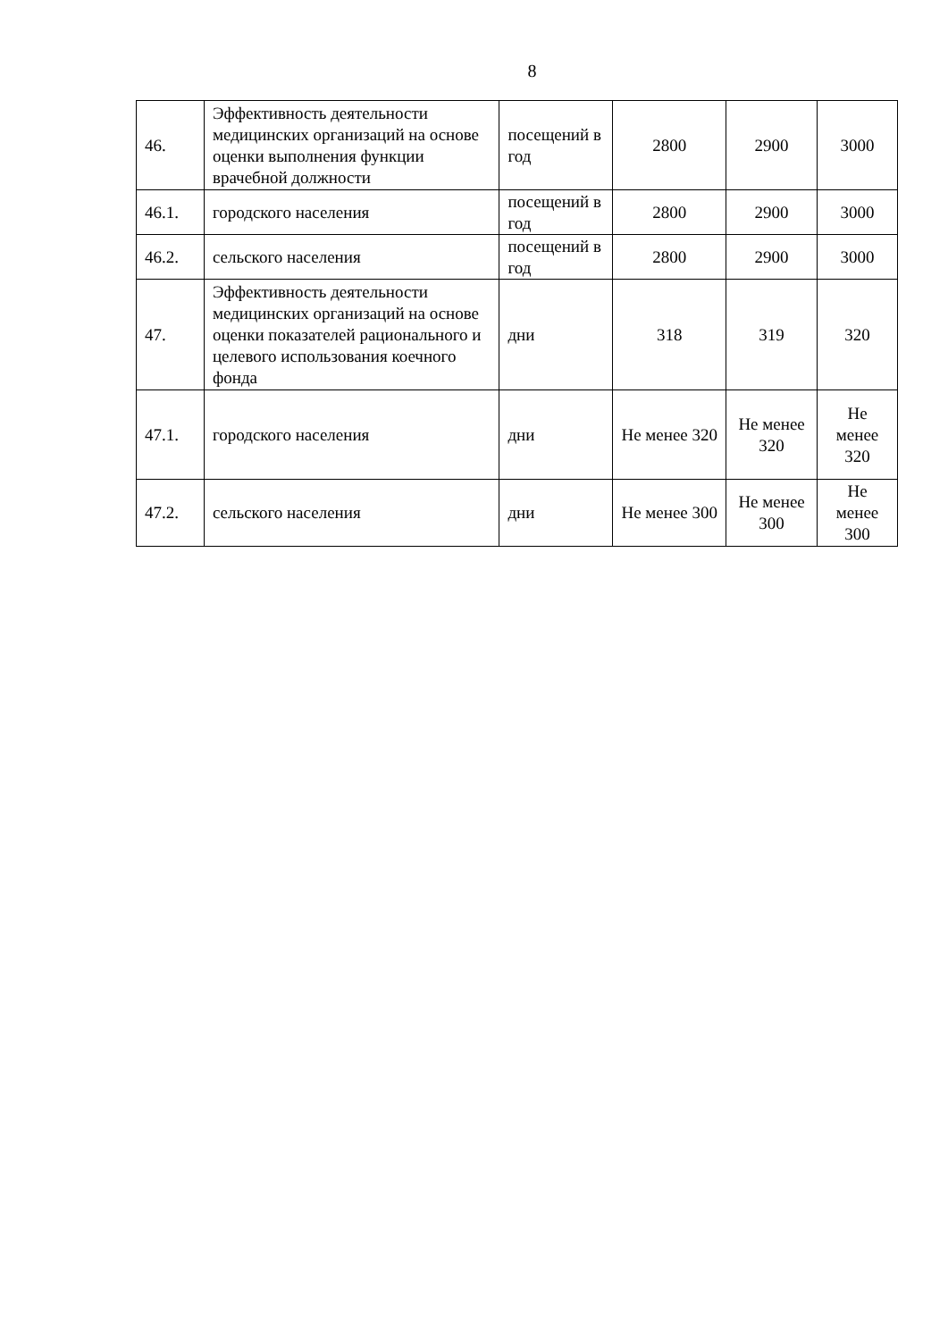8
| 46. | Эффективность деятельности медицинских организаций на основе оценки выполнения функции врачебной должности | посещений в год | 2800 | 2900 | 3000 |
| 46.1. | городского населения | посещений в год | 2800 | 2900 | 3000 |
| 46.2. | сельского населения | посещений в год | 2800 | 2900 | 3000 |
| 47. | Эффективность деятельности медицинских организаций на основе оценки показателей рационального и целевого использования коечного фонда | дни | 318 | 319 | 320 |
| 47.1. | городского населения | дни | Не менее 320 | Не менее 320 | Не менее 320 |
| 47.2. | сельского населения | дни | Не менее 300 | Не менее 300 | Не менее 300 |